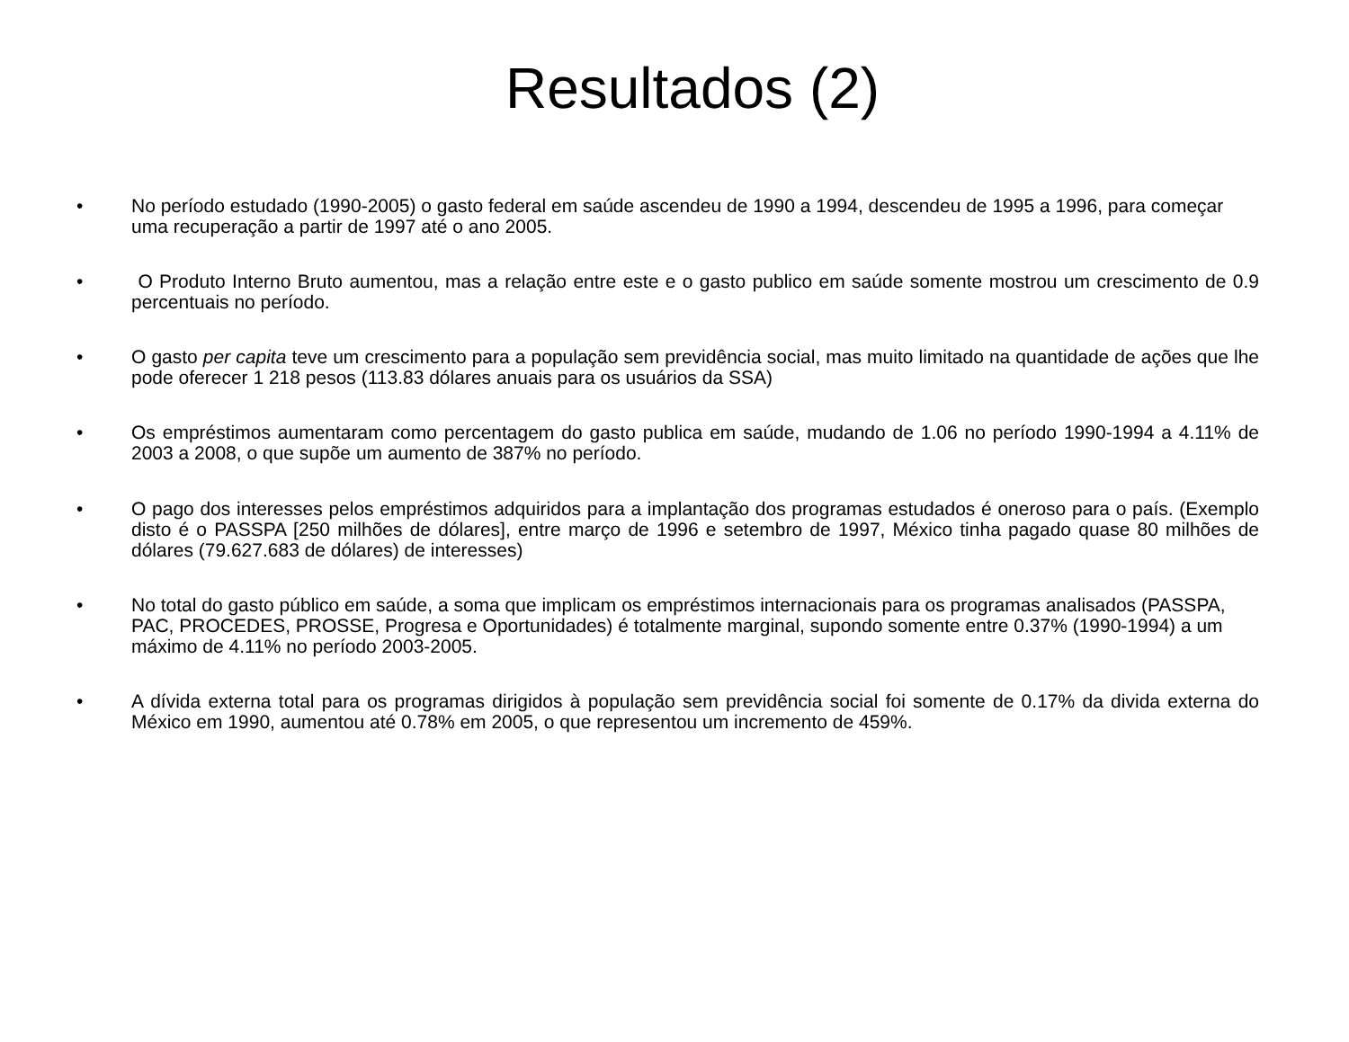Resultados (2)
• No período estudado (1990-2005) o gasto federal em saúde ascendeu de 1990 a 1994, descendeu de 1995 a 1996, para começar uma recuperação a partir de 1997 até o ano 2005.
• O Produto Interno Bruto aumentou, mas a relação entre este e o gasto publico em saúde somente mostrou um crescimento de 0.9 percentuais no período.
• O gasto per capita teve um crescimento para a população sem previdência social, mas muito limitado na quantidade de ações que lhe pode oferecer 1 218 pesos (113.83 dólares anuais para os usuários da SSA)
• Os empréstimos aumentaram como percentagem do gasto publica em saúde, mudando de 1.06 no período 1990-1994 a 4.11% de 2003 a 2008, o que supõe um aumento de 387% no período.
• O pago dos interesses pelos empréstimos adquiridos para a implantação dos programas estudados é oneroso para o país. (Exemplo disto é o PASSPA [250 milhões de dólares], entre março de 1996 e setembro de 1997, México tinha pagado quase 80 milhões de dólares (79.627.683 de dólares) de interesses)
• No total do gasto público em saúde, a soma que implicam os empréstimos internacionais para os programas analisados (PASSPA, PAC, PROCEDES, PROSSE, Progresa e Oportunidades) é totalmente marginal, supondo somente entre 0.37% (1990-1994) a um máximo de 4.11% no período 2003-2005.
• A dívida externa total para os programas dirigidos à população sem previdência social foi somente de 0.17% da divida externa do México em 1990, aumentou até 0.78% em 2005, o que representou um incremento de 459%.